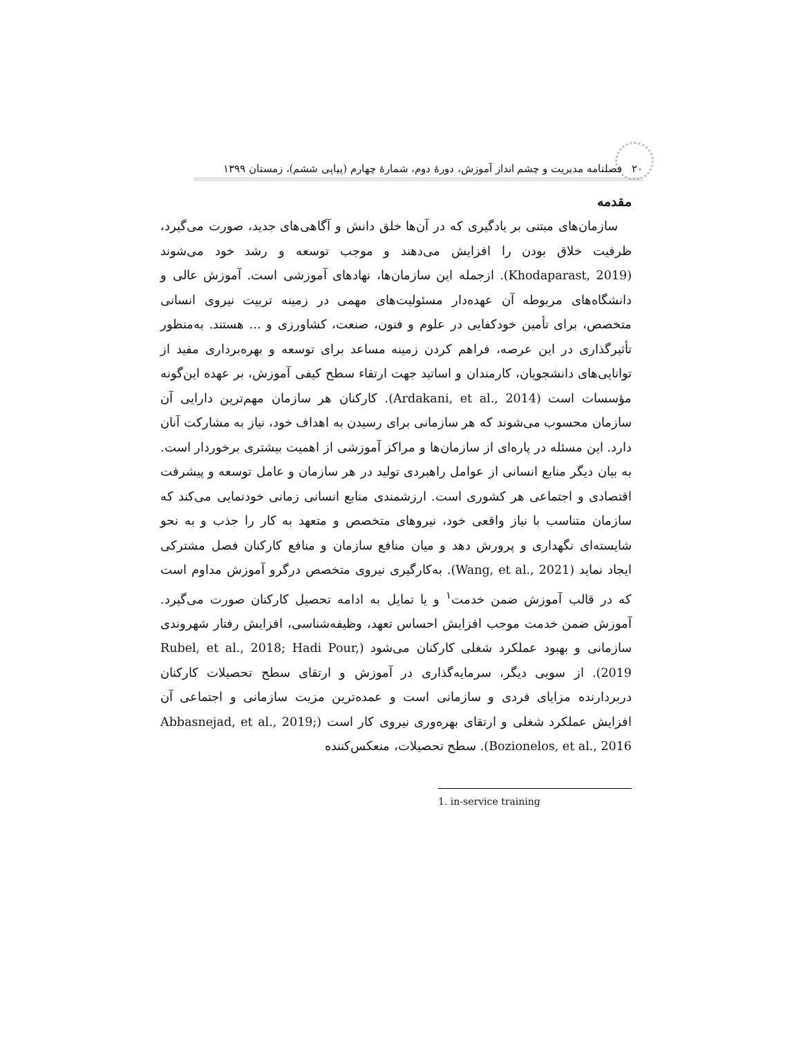۲۰ فصلنامه مدیریت و چشم انداز آموزش، دورۀ دوم، شمارۀ چهارم (پیاپی ششم)، زمستان ۱۳۹۹
مقدمه
سازمان‌های مبتنی بر یادگیری که در آن‌ها خلق دانش و آگاهی‌های جدید، صورت می‌گیرد، ظرفیت خلاق بودن را افزایش می‌دهند و موجب توسعه و رشد خود می‌شوند (Khodaparast, 2019). ازجمله این سازمان‌ها، نهادهای آموزشی است. آموزش عالی و دانشگاه‌های مربوطه آن عهده‌دار مسئولیت‌های مهمی در زمینه تربیت نیروی انسانی متخصص، برای تأمین خودکفایی در علوم و فنون، صنعت، کشاورزی و ... هستند. به‌منظور تأثیرگذاری در این عرصه، فراهم کردن زمینه مساعد برای توسعه و بهره‌برداری مفید از توانایی‌های دانشجویان، کارمندان و اساتید جهت ارتقاء سطح کیفی آموزش، بر عهده این‌گونه مؤسسات است (Ardakani, et al., 2014). کارکنان هر سازمان مهم‌ترین دارایی آن سازمان محسوب می‌شوند که هر سازمانی برای رسیدن به اهداف خود، نیاز به مشارکت آنان دارد. این مسئله در پاره‌ای از سازمان‌ها و مراکز آموزشی از اهمیت بیشتری برخوردار است. به بیان دیگر منابع انسانی از عوامل راهبردی تولید در هر سازمان و عامل توسعه و پیشرفت اقتصادی و اجتماعی هر کشوری است. ارزشمندی منابع انسانی زمانی خودنمایی می‌کند که سازمان متناسب با نیاز واقعی خود، نیروهای متخصص و متعهد به کار را جذب و به نحو شایسته‌ای نگهداری و پرورش دهد و میان منافع سازمان و منافع کارکنان فصل مشترکی ایجاد نماید (Wang, et al., 2021). به‌کارگیری نیروی متخصص درگرو آموزش مداوم است که در قالب آموزش ضمن خدمت<sup>۱</sup> و یا تمایل به ادامه تحصیل کارکنان صورت می‌گیرد. آموزش ضمن خدمت موجب افزایش احساس تعهد، وظیفه‌شناسی، افزایش رفتار شهروندی سازمانی و بهبود عملکرد شغلی کارکنان می‌شود (Rubel, et al., 2018; Hadi Pour, 2019). از سویی دیگر، سرمایه‌گذاری در آموزش و ارتقای سطح تحصیلات کارکنان دربردارنده مزایای فردی و سازمانی است و عمده‌ترین مزیت سازمانی و اجتماعی آن افزایش عملکرد شغلی و ارتقای بهره‌وری نیروی کار است (Abbasnejad, et al., 2019; Bozionelos, et al., 2016). سطح تحصیلات، منعکس‌کننده
1. in-service training